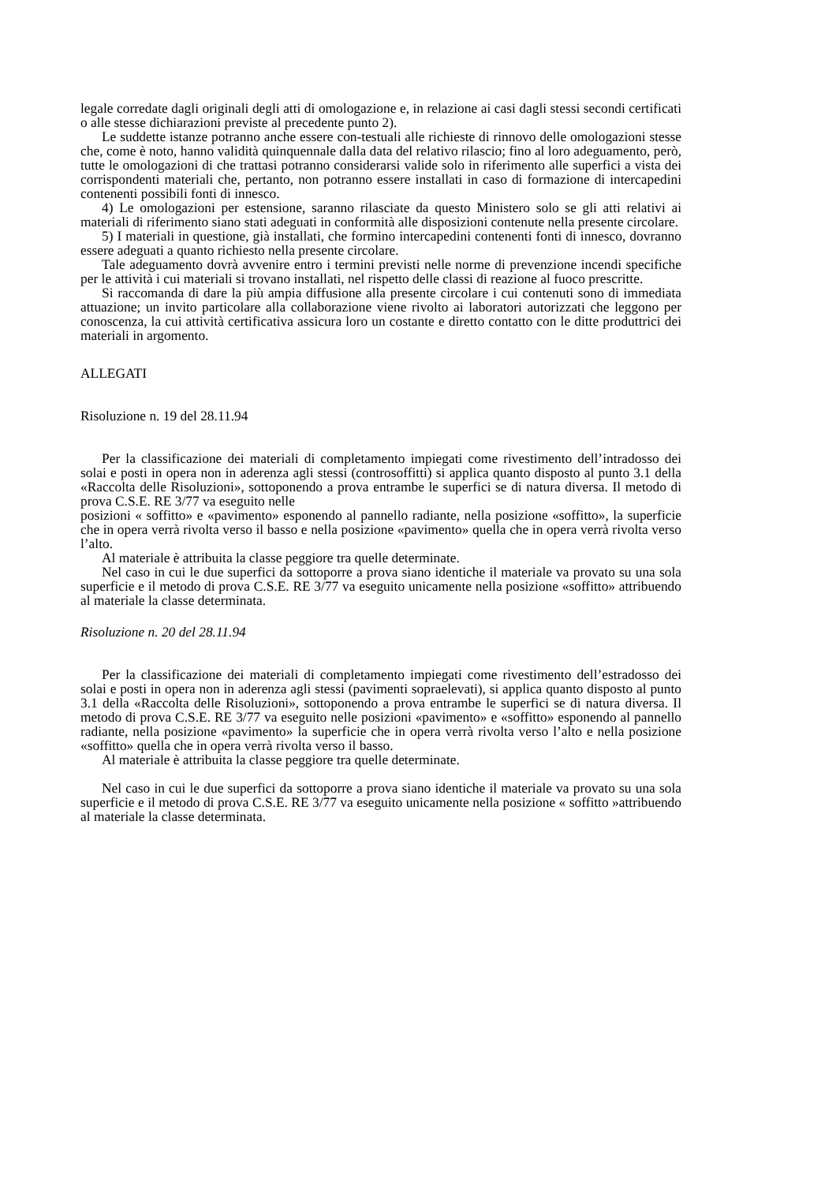legale corredate dagli originali degli atti di omologazione e, in relazione ai casi dagli stessi secondi certificati o alle stesse dichiarazioni previste al precedente punto 2).
Le suddette istanze potranno anche essere con-testuali alle richieste di rinnovo delle omologazioni stesse che, come è noto, hanno validità quinquennale dalla data del relativo rilascio; fino al loro adeguamento, però, tutte le omologazioni di che trattasi potranno considerarsi valide solo in riferimento alle superfici a vista dei corrispondenti materiali che, pertanto, non potranno essere installati in caso di formazione di intercapedini contenenti possibili fonti di innesco.
4) Le omologazioni per estensione, saranno rilasciate da questo Ministero solo se gli atti relativi ai materiali di riferimento siano stati adeguati in conformità alle disposizioni contenute nella presente circolare.
5) I materiali in questione, già installati, che formino intercapedini contenenti fonti di innesco, dovranno essere adeguati a quanto richiesto nella presente circolare.
Tale adeguamento dovrà avvenire entro i termini previsti nelle norme di prevenzione incendi specifiche per le attività i cui materiali si trovano installati, nel rispetto delle classi di reazione al fuoco prescritte.
Si raccomanda di dare la più ampia diffusione alla presente circolare i cui contenuti sono di immediata attuazione; un invito particolare alla collaborazione viene rivolto ai laboratori autorizzati che leggono per conoscenza, la cui attività certificativa assicura loro un costante e diretto contatto con le ditte produttrici dei materiali in argomento.
ALLEGATI
Risoluzione n. 19 del 28.11.94
Per la classificazione dei materiali di completamento impiegati come rivestimento dell’intradosso dei solai e posti in opera non in aderenza agli stessi (controsoffitti) si applica quanto disposto al punto 3.1 della «Raccolta delle Risoluzioni», sottoponendo a prova entrambe le superfici se di natura diversa. Il metodo di prova C.S.E. RE 3/77 va eseguito nelle
posizioni « soffitto» e «pavimento» esponendo al pannello radiante, nella posizione «soffitto», la superficie che in opera verrà rivolta verso il basso e nella posizione «pavimento» quella che in opera verrà rivolta verso l’alto.
Al materiale è attribuita la classe peggiore tra quelle determinate.
Nel caso in cui le due superfici da sottoporre a prova siano identiche il materiale va provato su una sola superficie e il metodo di prova C.S.E. RE 3/77 va eseguito unicamente nella posizione «soffitto» attribuendo al materiale la classe determinata.
Risoluzione n. 20 del 28.11.94
Per la classificazione dei materiali di completamento impiegati come rivestimento dell’estradosso dei solai e posti in opera non in aderenza agli stessi (pavimenti sopraelevati), si applica quanto disposto al punto 3.1 della «Raccolta delle Risoluzioni», sottoponendo a prova entrambe le superfici se di natura diversa. Il metodo di prova C.S.E. RE 3/77 va eseguito nelle posizioni «pavimento» e «soffitto» esponendo al pannello radiante, nella posizione «pavimento» la superficie che in opera verrà rivolta verso l’alto e nella posizione «soffitto» quella che in opera verrà rivolta verso il basso.
Al materiale è attribuita la classe peggiore tra quelle determinate.
Nel caso in cui le due superfici da sottoporre a prova siano identiche il materiale va provato su una sola superficie e il metodo di prova C.S.E. RE 3/77 va eseguito unicamente nella posizione « soffitto »attribuendo al materiale la classe determinata.